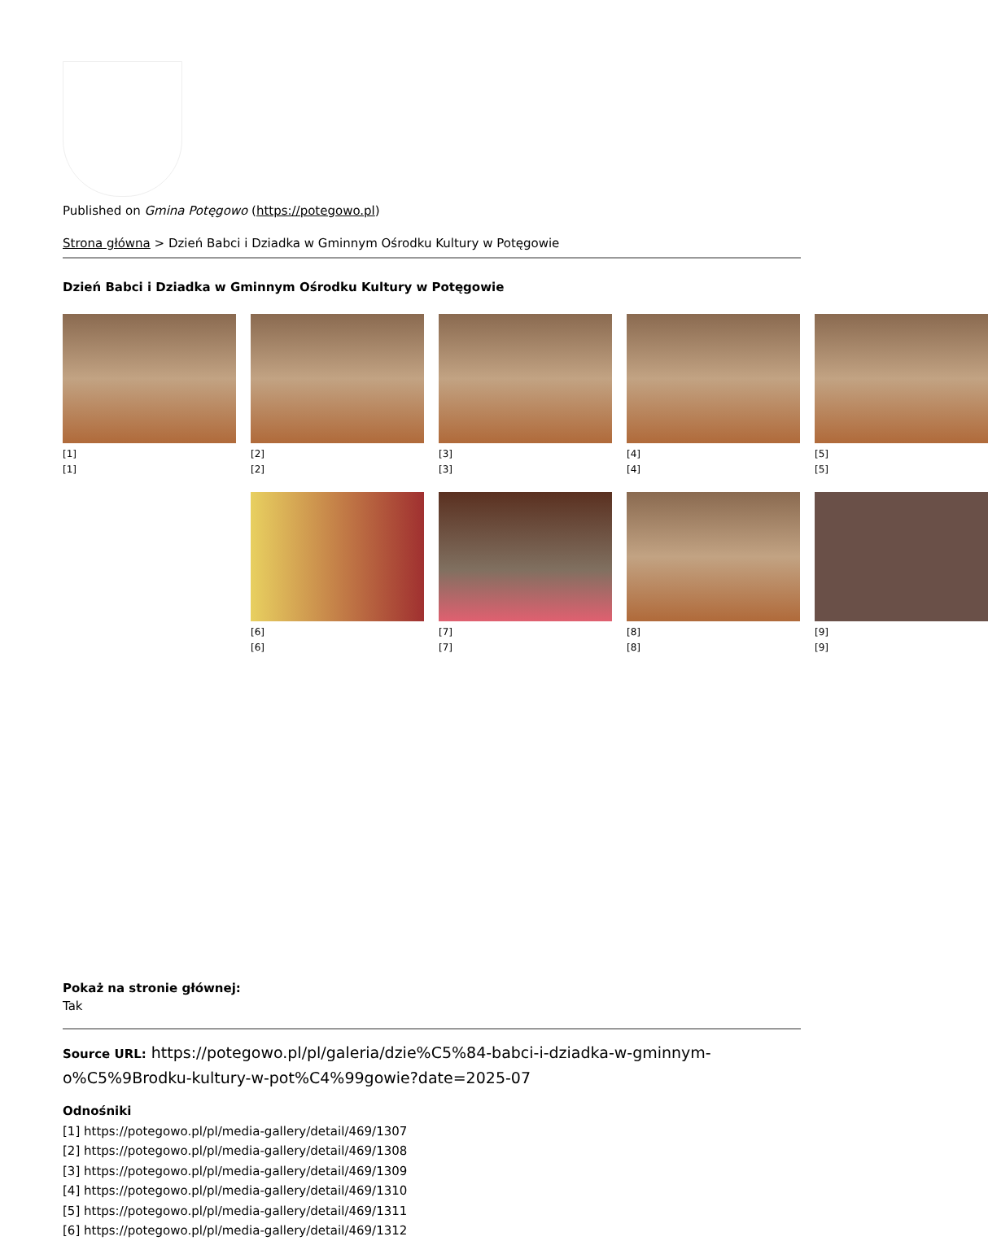Published on Gmina Potęgowo (https://potegowo.pl)
Strona główna > Dzień Babci i Dziadka w Gminnym Ośrodku Kultury w Potęgowie
Dzień Babci i Dziadka w Gminnym Ośrodku Kultury w Potęgowie
[1]
[1]
[2]
[2]
[3]
[3]
[4]
[4]
[5]
[5]
[6]
[6]
[7]
[7]
[8]
[8]
[9]
[9]
Pokaż na stronie głównej:
Tak
Source URL: https://potegowo.pl/pl/galeria/dzie%C5%84-babci-i-dziadka-w-gminnym-o%C5%9Brodku-kultury-w-pot%C4%99gowie?date=2025-07
Odnośniki
[1] https://potegowo.pl/pl/media-gallery/detail/469/1307
[2] https://potegowo.pl/pl/media-gallery/detail/469/1308
[3] https://potegowo.pl/pl/media-gallery/detail/469/1309
[4] https://potegowo.pl/pl/media-gallery/detail/469/1310
[5] https://potegowo.pl/pl/media-gallery/detail/469/1311
[6] https://potegowo.pl/pl/media-gallery/detail/469/1312